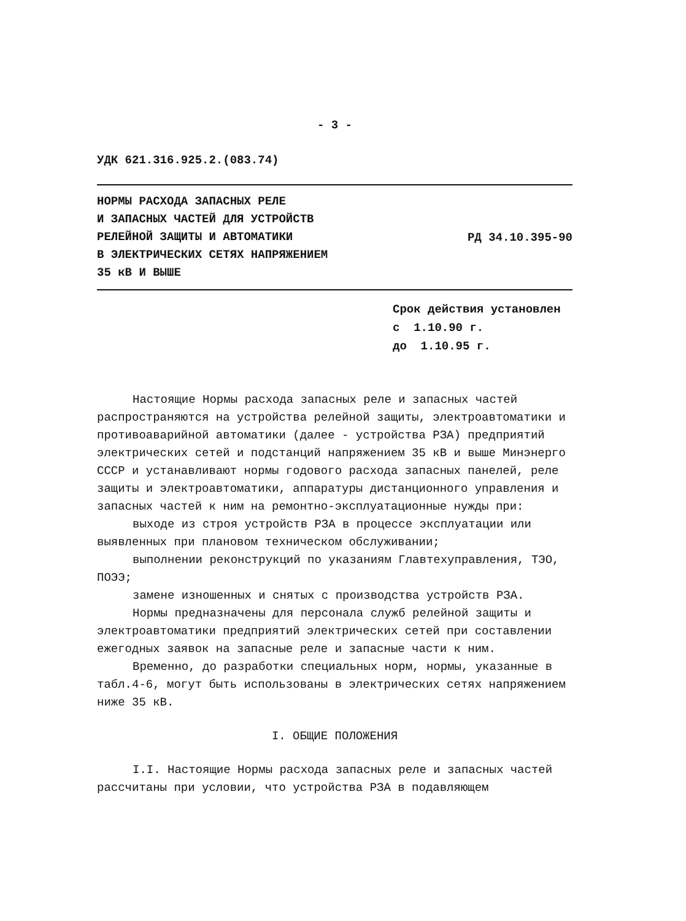- 3 -
УДК 621.316.925.2.(083.74)
НОРМЫ РАСХОДА ЗАПАСНЫХ РЕЛЕ
И ЗАПАСНЫХ ЧАСТЕЙ ДЛЯ УСТРОЙСТВ
РЕЛЕЙНОЙ ЗАЩИТЫ И АВТОМАТИКИ
В ЭЛЕКТРИЧЕСКИХ СЕТЯХ НАПРЯЖЕНИЕМ
35 кВ И ВЫШЕ
РД 34.10.395-90
Срок действия установлен
с 1.10.90 г.
до 1.10.95 г.
Настоящие Нормы расхода запасных реле и запасных частей распространяются на устройства релейной защиты, электроавтоматики и противоаварийной автоматики (далее - устройства РЗА) предприятий электрических сетей и подстанций напряжением 35 кВ и выше Минэнерго СССР и устанавливают нормы годового расхода запасных панелей, реле защиты и электроавтоматики, аппаратуры дистанционного управления и запасных частей к ним на ремонтно-эксплуатационные нужды при:
выходе из строя устройств РЗА в процессе эксплуатации или выявленных при плановом техническом обслуживании;
выполнении реконструкций по указаниям Главтехуправления, ТЭО, ПОЭЭ;
замене изношенных и снятых с производства устройств РЗА.
Нормы предназначены для персонала служб релейной защиты и электроавтоматики предприятий электрических сетей при составлении ежегодных заявок на запасные реле и запасные части к ним.
Временно, до разработки специальных норм, нормы, указанные в табл.4-6, могут быть использованы в электрических сетях напряжением ниже 35 кВ.
I. ОБЩИЕ ПОЛОЖЕНИЯ
I.I. Настоящие Нормы расхода запасных реле и запасных частей рассчитаны при условии, что устройства РЗА в подавляющем